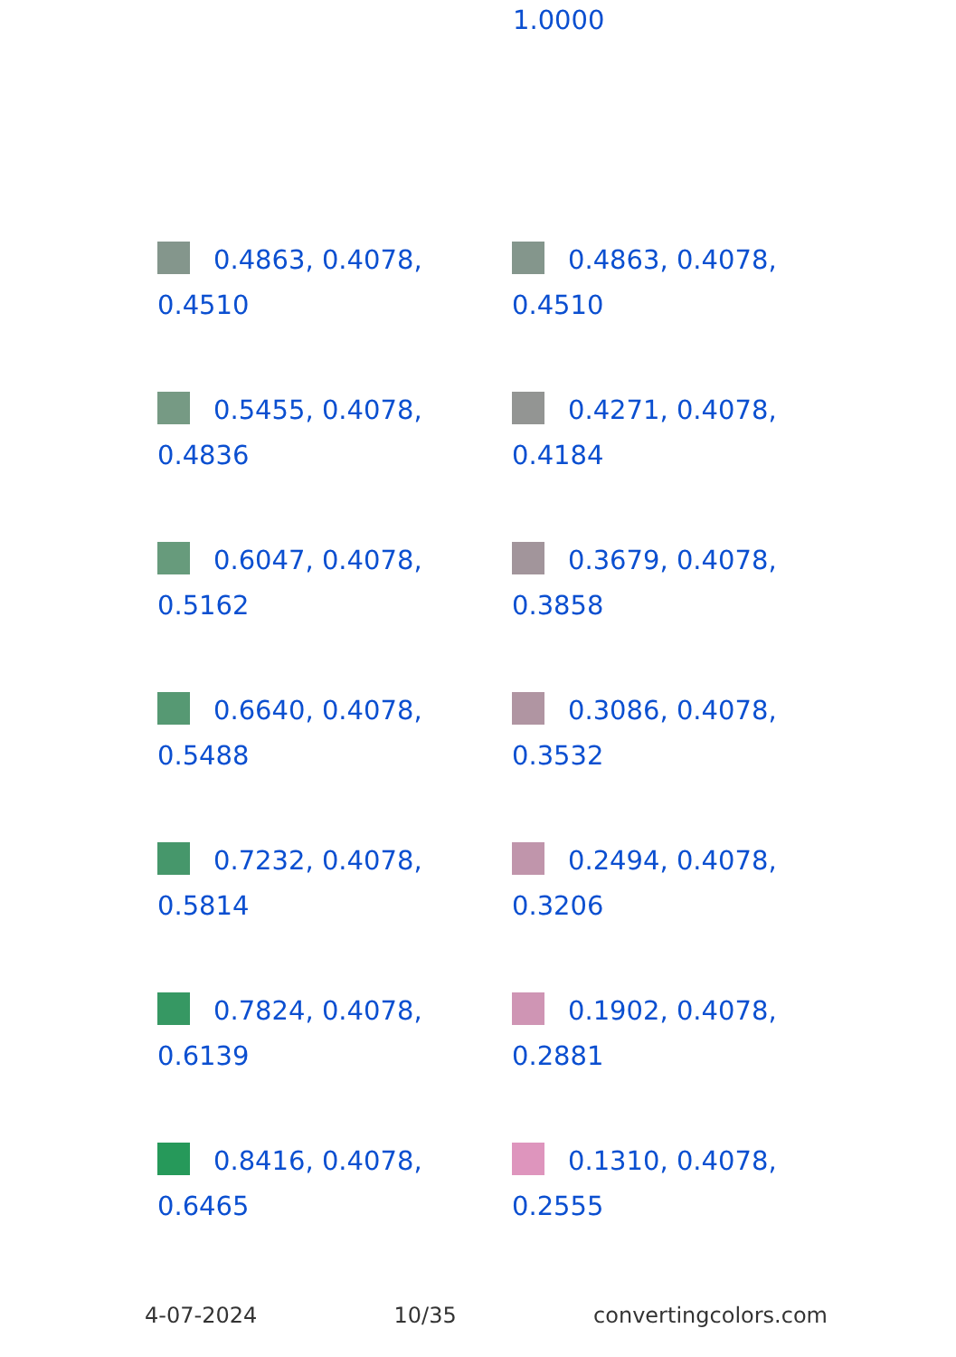1.0000
0.4863, 0.4078, 0.4510
0.4863, 0.4078, 0.4510
0.5455, 0.4078, 0.4836
0.4271, 0.4078, 0.4184
0.6047, 0.4078, 0.5162
0.3679, 0.4078, 0.3858
0.6640, 0.4078, 0.5488
0.3086, 0.4078, 0.3532
0.7232, 0.4078, 0.5814
0.2494, 0.4078, 0.3206
0.7824, 0.4078, 0.6139
0.1902, 0.4078, 0.2881
0.8416, 0.4078, 0.6465
0.1310, 0.4078, 0.2555
4-07-2024 10/35 convertingcolors.com